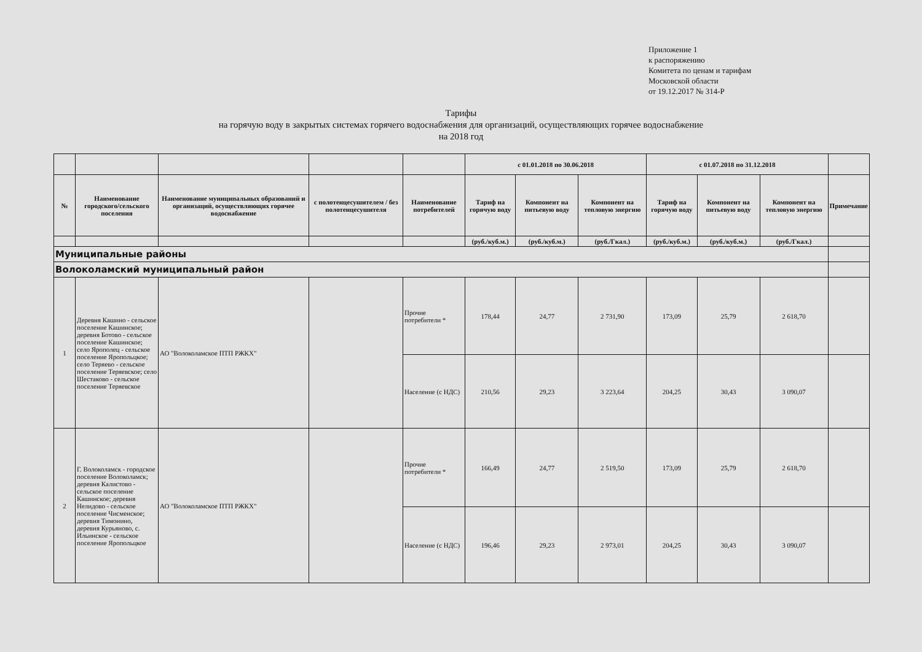Приложение 1
к распоряжению
Комитета по ценам и тарифам
Московской области
от 19.12.2017 № 314-Р
Тарифы
на горячую воду в закрытых системах горячего водоснабжения для организаций, осуществляющих горячее водоснабжение
на 2018 год
| | | | | | с 01.01.2018 по 30.06.2018 | | | с 01.07.2018 по 31.12.2018 | | | |
| --- | --- | --- | --- | --- | --- | --- | --- | --- | --- | --- | --- |
| № | Наименование городского/сельского поселения | Наименование муниципальных образований и организаций, осуществляющих горячее водоснабжение | с полотенцесушителем / без полотенцесушителя | Наименование потребителей | Тариф на горячую воду | Компонент на питьевую воду | Компонент на тепловую энергию | Тариф на горячую воду | Компонент на питьевую воду | Компонент на тепловую энергию | Примечание |
| | | | | | (руб./куб.м.) | (руб./куб.м.) | (руб./Гкал.) | (руб./куб.м.) | (руб./куб.м.) | (руб./Гкал.) | |
| Муниципальные районы | | | | | | | | | | | |
| Волоколамский муниципальный район | | | | | | | | | | | |
| 1 | Деревня Кашино - сельское поселение Кашинское; деревня Ботово - сельское поселение Кашинское; село Ярополец - сельское поселение Яропольцкое; село Теряево - сельское поселение Теряевское; село Шестаково - сельское поселение Теряевское | АО "Волоколамское ПТП РЖКХ" | | Прочие потребители * | 178,44 | 24,77 | 2 731,90 | 173,09 | 25,79 | 2 618,70 | |
| | | | | Население (с НДС) | 210,56 | 29,23 | 3 223,64 | 204,25 | 30,43 | 3 090,07 | |
| 2 | Г. Волоколамск - городское поселение Волоколамск; деревня Калистово - сельское поселение Кашинское; деревня Нелидово - сельское поселение Чисменское; деревня Тимонино, деревня Курьяново, с. Ильинское - сельское поселение Яропольцкое | АО "Волоколамское ПТП РЖКХ" | | Прочие потребители * | 166,49 | 24,77 | 2 519,50 | 173,09 | 25,79 | 2 618,70 | |
| | | | | Население (с НДС) | 196,46 | 29,23 | 2 973,01 | 204,25 | 30,43 | 3 090,07 | |